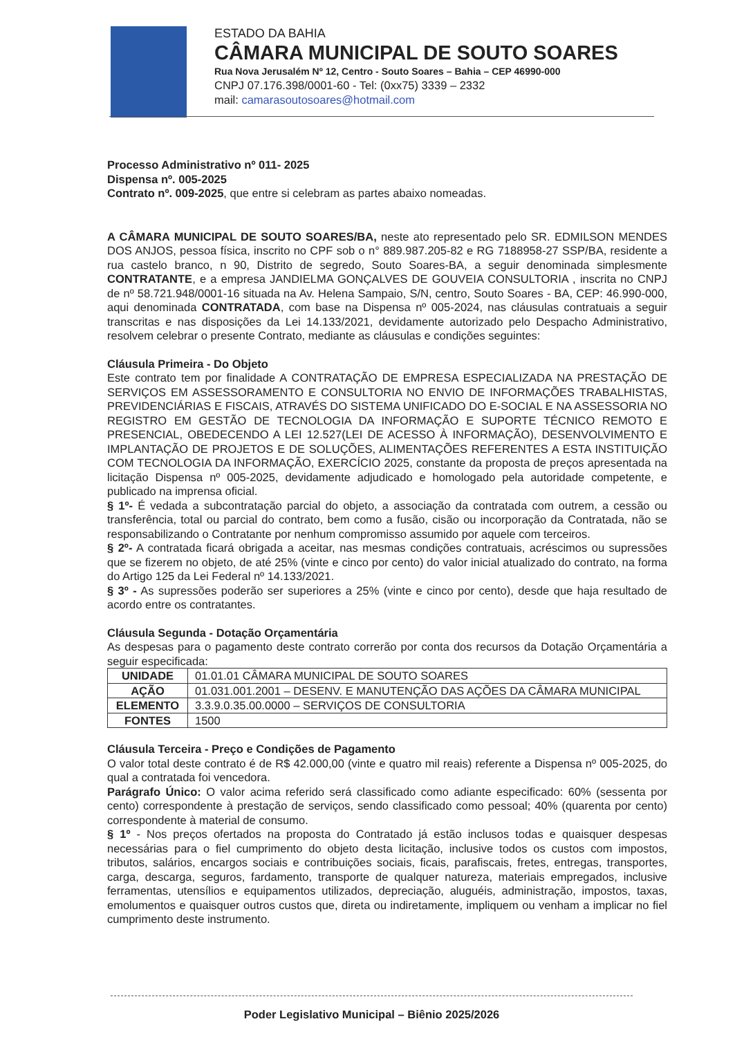ESTADO DA BAHIA
CÂMARA MUNICIPAL DE SOUTO SOARES
Rua Nova Jerusalém Nº 12, Centro - Souto Soares – Bahia – CEP 46990-000
CNPJ 07.176.398/0001-60 - Tel: (0xx75) 3339 – 2332
mail: camarasoutosoares@hotmail.com
Processo Administrativo nº 011- 2025
Dispensa nº. 005-2025
Contrato nº. 009-2025, que entre si celebram as partes abaixo nomeadas.
A CÂMARA MUNICIPAL DE SOUTO SOARES/BA, neste ato representado pelo SR. EDMILSON MENDES DOS ANJOS, pessoa física, inscrito no CPF sob o n° 889.987.205-82 e RG 7188958-27 SSP/BA, residente a rua castelo branco, n 90, Distrito de segredo, Souto Soares-BA, a seguir denominada simplesmente CONTRATANTE, e a empresa JANDIELMA GONÇALVES DE GOUVEIA CONSULTORIA , inscrita no CNPJ de nº 58.721.948/0001-16 situada na Av. Helena Sampaio, S/N, centro, Souto Soares - BA, CEP: 46.990-000, aqui denominada CONTRATADA, com base na Dispensa nº 005-2024, nas cláusulas contratuais a seguir transcritas e nas disposições da Lei 14.133/2021, devidamente autorizado pelo Despacho Administrativo, resolvem celebrar o presente Contrato, mediante as cláusulas e condições seguintes:
Cláusula Primeira - Do Objeto
Este contrato tem por finalidade A CONTRATAÇÃO DE EMPRESA ESPECIALIZADA NA PRESTAÇÃO DE SERVIÇOS EM ASSESSORAMENTO E CONSULTORIA NO ENVIO DE INFORMAÇÕES TRABALHISTAS, PREVIDENCIÁRIAS E FISCAIS, ATRAVÉS DO SISTEMA UNIFICADO DO E-SOCIAL E NA ASSESSORIA NO REGISTRO EM GESTÃO DE TECNOLOGIA DA INFORMAÇÃO E SUPORTE TÉCNICO REMOTO E PRESENCIAL, OBEDECENDO A LEI 12.527(LEI DE ACESSO À INFORMAÇÃO), DESENVOLVIMENTO E IMPLANTAÇÃO DE PROJETOS E DE SOLUÇÕES, ALIMENTAÇÕES REFERENTES A ESTA INSTITUIÇÃO COM TECNOLOGIA DA INFORMAÇÃO, EXERCÍCIO 2025, constante da proposta de preços apresentada na licitação Dispensa nº 005-2025, devidamente adjudicado e homologado pela autoridade competente, e publicado na imprensa oficial.
§ 1º- É vedada a subcontratação parcial do objeto, a associação da contratada com outrem, a cessão ou transferência, total ou parcial do contrato, bem como a fusão, cisão ou incorporação da Contratada, não se responsabilizando o Contratante por nenhum compromisso assumido por aquele com terceiros.
§ 2º- A contratada ficará obrigada a aceitar, nas mesmas condições contratuais, acréscimos ou supressões que se fizerem no objeto, de até 25% (vinte e cinco por cento) do valor inicial atualizado do contrato, na forma do Artigo 125 da Lei Federal nº 14.133/2021.
§ 3º - As supressões poderão ser superiores a 25% (vinte e cinco por cento), desde que haja resultado de acordo entre os contratantes.
Cláusula Segunda - Dotação Orçamentária
As despesas para o pagamento deste contrato correrão por conta dos recursos da Dotação Orçamentária a seguir especificada:
| UNIDADE | 01.01.01 CÂMARA MUNICIPAL DE SOUTO SOARES |
| AÇÃO | 01.031.001.2001 – DESENV. E MANUTENÇÃO DAS AÇÕES DA CÂMARA MUNICIPAL |
| ELEMENTO | 3.3.9.0.35.00.0000 – SERVIÇOS DE CONSULTORIA |
| FONTES | 1500 |
Cláusula Terceira - Preço e Condições de Pagamento
O valor total deste contrato é de R$ 42.000,00 (vinte e quatro mil reais) referente a Dispensa nº 005-2025, do qual a contratada foi vencedora.
Parágrafo Único: O valor acima referido será classificado como adiante especificado: 60% (sessenta por cento) correspondente à prestação de serviços, sendo classificado como pessoal; 40% (quarenta por cento) correspondente à material de consumo.
§ 1º - Nos preços ofertados na proposta do Contratado já estão inclusos todas e quaisquer despesas necessárias para o fiel cumprimento do objeto desta licitação, inclusive todos os custos com impostos, tributos, salários, encargos sociais e contribuições sociais, ficais, parafiscais, fretes, entregas, transportes, carga, descarga, seguros, fardamento, transporte de qualquer natureza, materiais empregados, inclusive ferramentas, utensílios e equipamentos utilizados, depreciação, aluguéis, administração, impostos, taxas, emolumentos e quaisquer outros custos que, direta ou indiretamente, impliquem ou venham a implicar no fiel cumprimento deste instrumento.
Poder Legislativo Municipal – Biênio 2025/2026